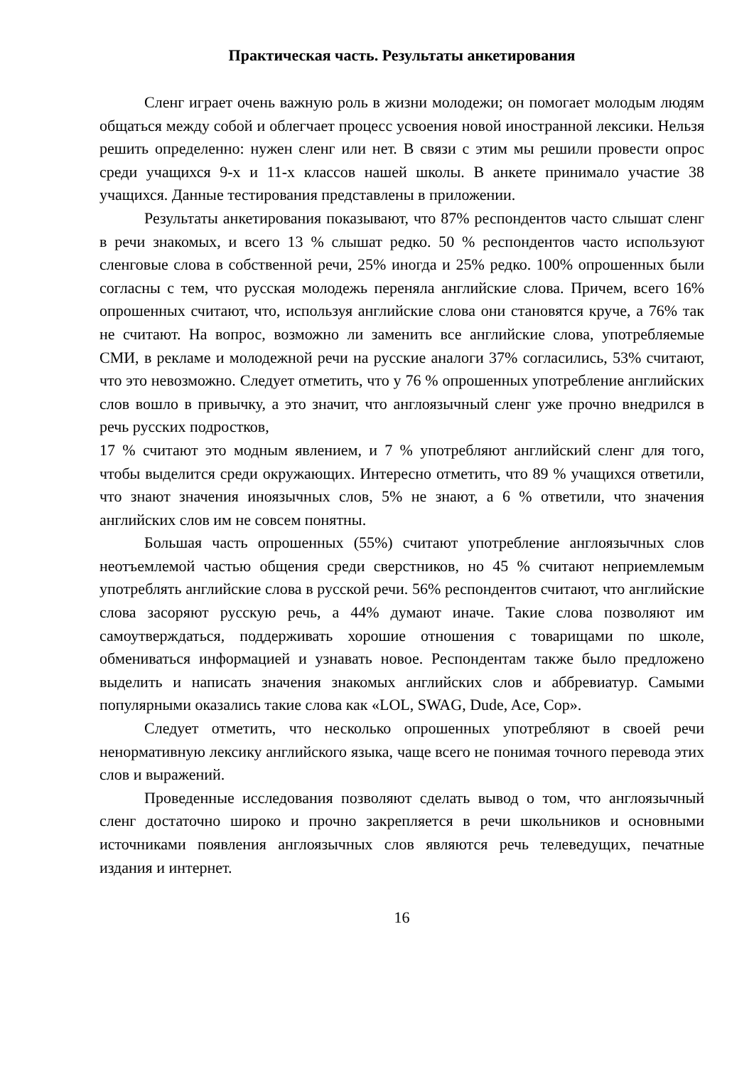Практическая часть. Результаты анкетирования
Сленг играет очень важную роль в жизни молодежи; он помогает молодым людям общаться между собой и облегчает процесс усвоения новой иностранной лексики. Нельзя решить определенно: нужен сленг или нет. В связи с этим мы решили провести опрос среди учащихся 9-х и 11-х классов нашей школы. В анкете принимало участие 38 учащихся. Данные тестирования представлены в приложении.
Результаты анкетирования показывают, что 87% респондентов часто слышат сленг в речи знакомых, и всего 13 % слышат редко. 50 % респондентов часто используют сленговые слова в собственной речи, 25% иногда и 25% редко. 100% опрошенных были согласны с тем, что русская молодежь переняла английские слова. Причем, всего 16% опрошенных считают, что, используя английские слова они становятся круче, а 76% так не считают. На вопрос, возможно ли заменить все английские слова, употребляемые СМИ, в рекламе и молодежной речи на русские аналоги 37% согласились, 53% считают, что это невозможно. Следует отметить, что у 76 % опрошенных употребление английских слов вошло в привычку, а это значит, что англоязычный сленг уже прочно внедрился в речь русских подростков,
17 % считают это модным явлением, и 7 % употребляют английский сленг для того, чтобы выделится среди окружающих. Интересно отметить, что 89 % учащихся ответили, что знают значения иноязычных слов, 5% не знают, а 6 % ответили, что значения английских слов им не совсем понятны.
Большая часть опрошенных (55%) считают употребление англоязычных слов неотъемлемой частью общения среди сверстников, но 45 % считают неприемлемым употреблять английские слова в русской речи. 56% респондентов считают, что английские слова засоряют русскую речь, а 44% думают иначе. Такие слова позволяют им самоутверждаться, поддерживать хорошие отношения с товарищами по школе, обмениваться информацией и узнавать новое. Респондентам также было предложено выделить и написать значения знакомых английских слов и аббревиатур. Самыми популярными оказались такие слова как «LOL, SWAG, Dude, Ace, Cop».
Следует отметить, что несколько опрошенных употребляют в своей речи ненормативную лексику английского языка, чаще всего не понимая точного перевода этих слов и выражений.
Проведенные исследования позволяют сделать вывод о том, что англоязычный сленг достаточно широко и прочно закрепляется в речи школьников и основными источниками появления англоязычных слов являются речь телеведущих, печатные издания и интернет.
16